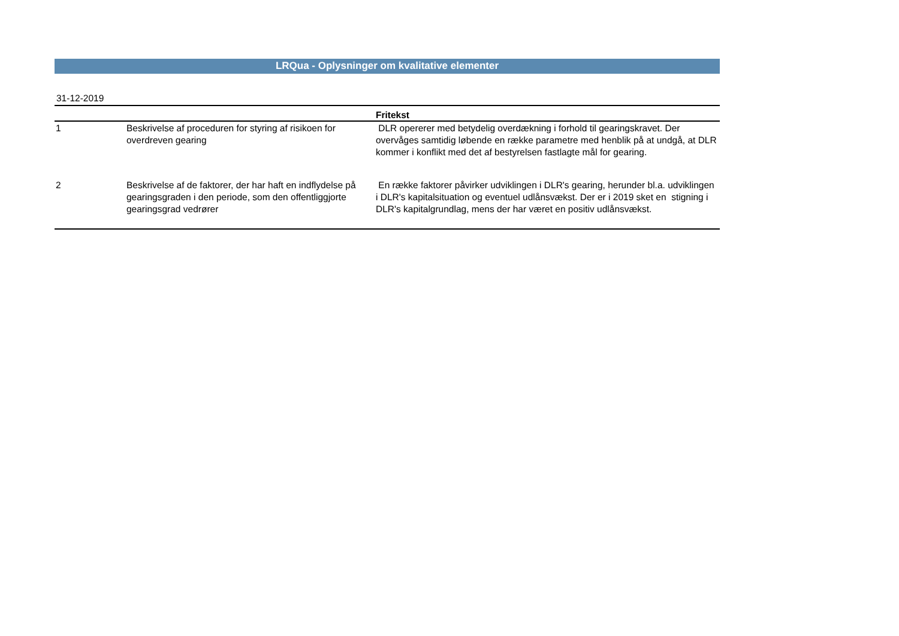LRQua - Oplysninger om kvalitative elementer
31-12-2019
| | | Fritekst |
| --- | --- | --- |
| 1 | Beskrivelse af proceduren for styring af risikoen for overdreven gearing | DLR opererer med betydelig overdækning i forhold til gearingskravet. Der overvåges samtidig løbende en række parametre med henblik på at undgå, at DLR kommer i konflikt med det af bestyrelsen fastlagte mål for gearing. |
| 2 | Beskrivelse af de faktorer, der har haft en indflydelse på gearingsgraden i den periode, som den offentliggjorte gearingsgrad vedrører | En række faktorer påvirker udviklingen i DLR's gearing, herunder bl.a. udviklingen i DLR's kapitalsituation og eventuel udlånsvækst. Der er i 2019 sket en stigning i DLR's kapitalgrundlag, mens der har været en positiv udlånsvækst. |